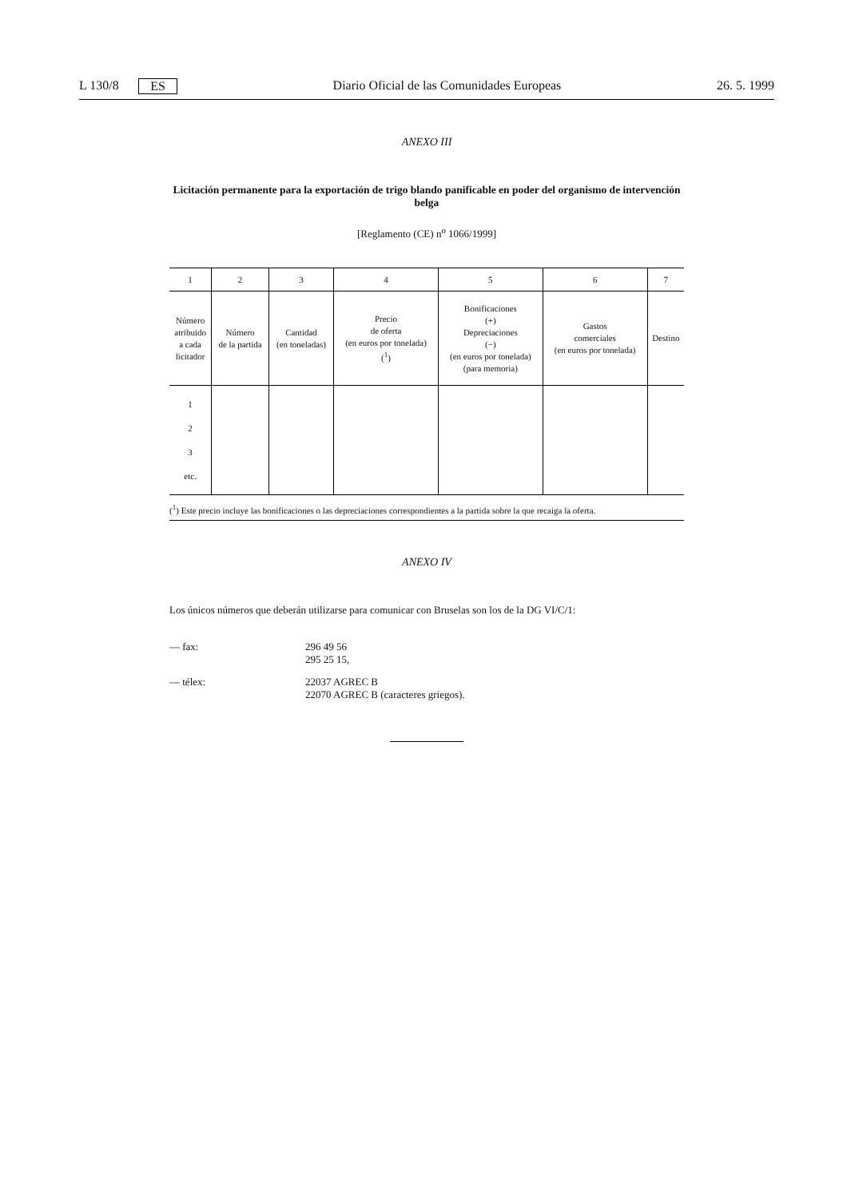L 130/8 ES Diario Oficial de las Comunidades Europeas 26. 5. 1999
ANEXO III
Licitación permanente para la exportación de trigo blando panificable en poder del organismo de intervención belga
[Reglamento (CE) n<sup>o</sup> 1066/1999]
| 1 | 2 | 3 | 4 | 5 | 6 | 7 |
| --- | --- | --- | --- | --- | --- | --- |
| Número atribuido a cada licitador | Número de la partida | Cantidad (en toneladas) | Precio de oferta (en euros por tonelada) (<sup>1</sup>) | Bonificaciones (+) Depreciaciones (−) (en euros por tonelada) (para memoria) | Gastos comerciales (en euros por tonelada) | Destino |
| 1 2 3 etc. | | | | | | |
(<sup>1</sup>) Este precio incluye las bonificaciones o las depreciaciones correspondientes a la partida sobre la que recaiga la oferta.
ANEXO IV
Los únicos números que deberán utilizarse para comunicar con Bruselas son los de la DG VI/C/1:
— fax: 296 49 56
295 25 15,
— télex: 22037 AGREC B
22070 AGREC B (caracteres griegos).